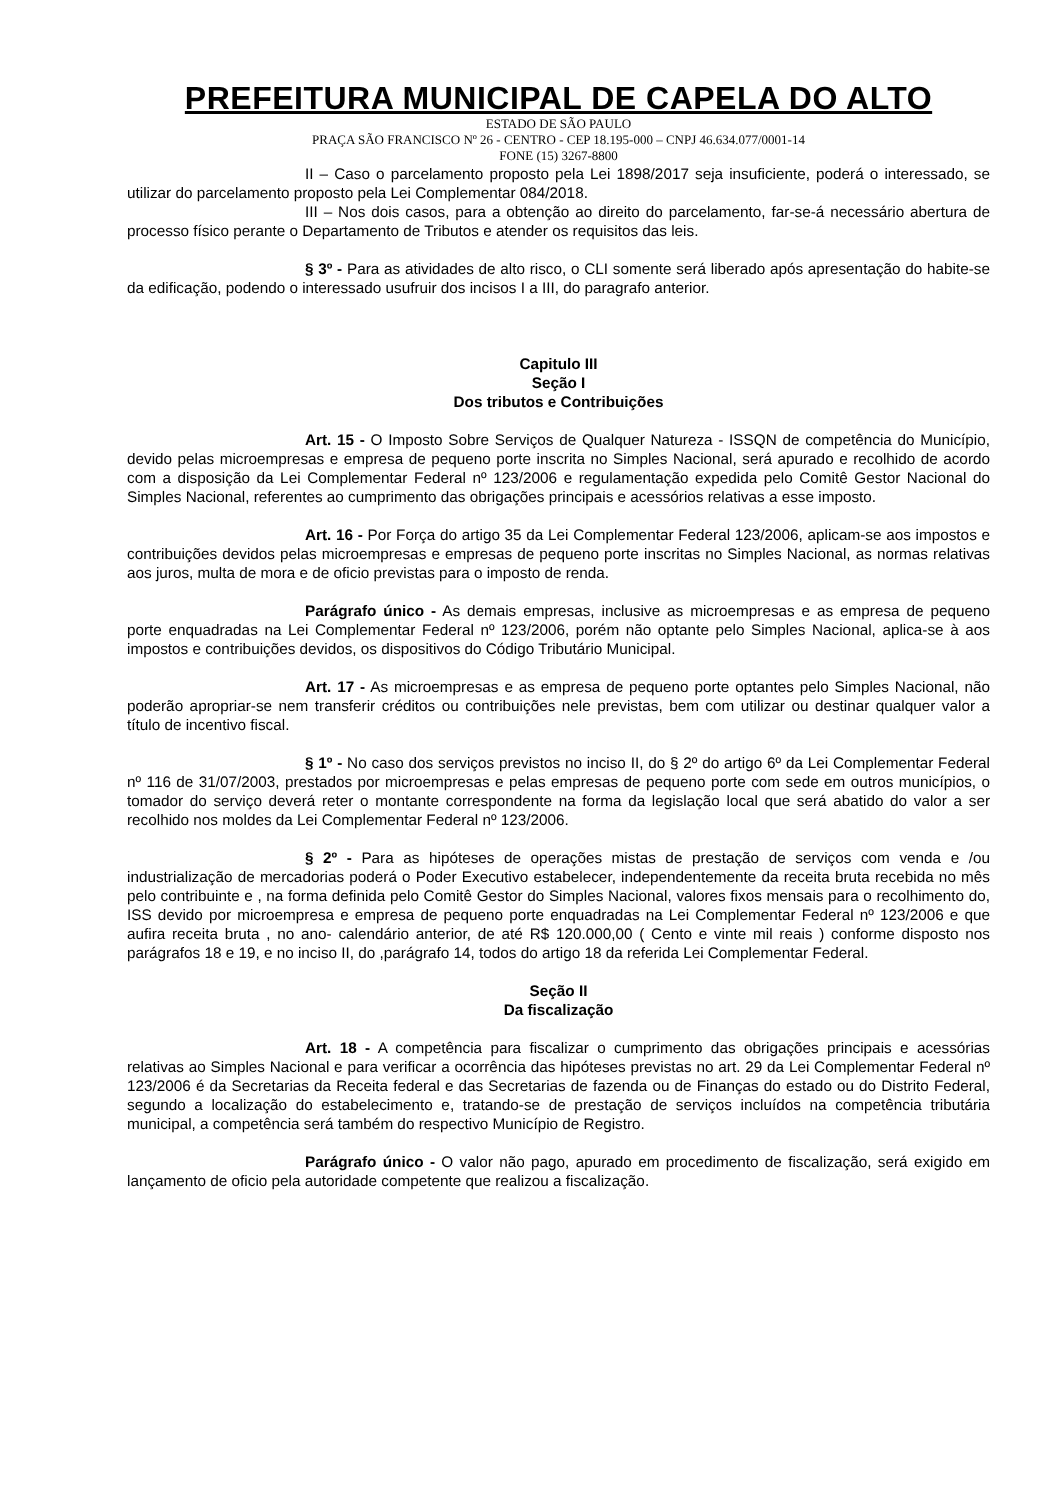PREFEITURA MUNICIPAL DE CAPELA DO ALTO
ESTADO DE SÃO PAULO
PRAÇA SÃO FRANCISCO Nº 26 - CENTRO - CEP 18.195-000 – CNPJ 46.634.077/0001-14
FONE (15) 3267-8800
II – Caso o parcelamento proposto pela Lei 1898/2017 seja insuficiente, poderá o interessado, se utilizar do parcelamento proposto pela Lei Complementar 084/2018.
III – Nos dois casos, para a obtenção ao direito do parcelamento, far-se-á necessário abertura de processo físico perante o Departamento de Tributos e atender os requisitos das leis.
§ 3º - Para as atividades de alto risco, o CLI somente será liberado após apresentação do habite-se da edificação, podendo o interessado usufruir dos incisos I a III, do paragrafo anterior.
Capitulo III
Seção I
Dos tributos e Contribuições
Art. 15 - O Imposto Sobre Serviços de Qualquer Natureza - ISSQN de competência do Município, devido pelas microempresas e empresa de pequeno porte inscrita no Simples Nacional, será apurado e recolhido de acordo com a disposição da Lei Complementar Federal nº 123/2006 e regulamentação expedida pelo Comitê Gestor Nacional do Simples Nacional, referentes ao cumprimento das obrigações principais e acessórios relativas a esse imposto.
Art. 16 - Por Força do artigo 35 da Lei Complementar Federal 123/2006, aplicam-se aos impostos e contribuições devidos pelas microempresas e empresas de pequeno porte inscritas no Simples Nacional, as normas relativas aos juros, multa de mora e de oficio previstas para o imposto de renda.
Parágrafo único - As demais empresas, inclusive as microempresas e as empresa de pequeno porte enquadradas na Lei Complementar Federal nº 123/2006, porém não optante pelo Simples Nacional, aplica-se à aos impostos e contribuições devidos, os dispositivos do Código Tributário Municipal.
Art. 17 - As microempresas e as empresa de pequeno porte optantes pelo Simples Nacional, não poderão apropriar-se nem transferir créditos ou contribuições nele previstas, bem com utilizar ou destinar qualquer valor a título de incentivo fiscal.
§ 1º - No caso dos serviços previstos no inciso II, do § 2º do artigo 6º da Lei Complementar Federal nº 116 de 31/07/2003, prestados por microempresas e pelas empresas de pequeno porte com sede em outros municípios, o tomador do serviço deverá reter o montante correspondente na forma da legislação local que será abatido do valor a ser recolhido nos moldes da Lei Complementar Federal nº 123/2006.
§ 2º - Para as hipóteses de operações mistas de prestação de serviços com venda e /ou industrialização de mercadorias poderá o Poder Executivo estabelecer, independentemente da receita bruta recebida no mês pelo contribuinte e , na forma definida pelo Comitê Gestor do Simples Nacional, valores fixos mensais para o recolhimento do, ISS devido por microempresa e empresa de pequeno porte enquadradas na Lei Complementar Federal nº 123/2006 e que aufira receita bruta , no ano- calendário anterior, de até R$ 120.000,00 ( Cento e vinte mil reais ) conforme disposto nos parágrafos 18 e 19, e no inciso II, do ,parágrafo 14, todos do artigo 18 da referida Lei Complementar Federal.
Seção II
Da fiscalização
Art. 18 - A competência para fiscalizar o cumprimento das obrigações principais e acessórias relativas ao Simples Nacional e para verificar a ocorrência das hipóteses previstas no art. 29 da Lei Complementar Federal nº 123/2006 é da Secretarias da Receita federal e das Secretarias de fazenda ou de Finanças do estado ou do Distrito Federal, segundo a localização do estabelecimento e, tratando-se de prestação de serviços incluídos na competência tributária municipal, a competência será também do respectivo Município de Registro.
Parágrafo único - O valor não pago, apurado em procedimento de fiscalização, será exigido em lançamento de oficio pela autoridade competente que realizou a fiscalização.